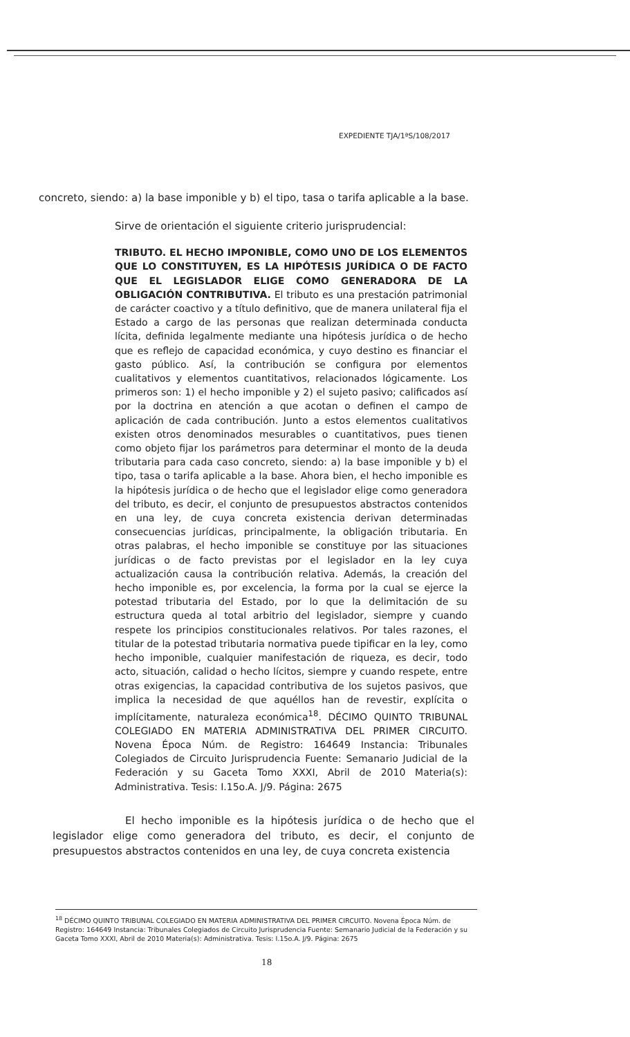EXPEDIENTE TJA/1ªS/108/2017
concreto, siendo: a) la base imponible y b) el tipo, tasa o tarifa aplicable a la base.
Sirve de orientación el siguiente criterio jurisprudencial:
TRIBUTO. EL HECHO IMPONIBLE, COMO UNO DE LOS ELEMENTOS QUE LO CONSTITUYEN, ES LA HIPÓTESIS JURÍDICA O DE FACTO QUE EL LEGISLADOR ELIGE COMO GENERADORA DE LA OBLIGACIÓN CONTRIBUTIVA. El tributo es una prestación patrimonial de carácter coactivo y a título definitivo, que de manera unilateral fija el Estado a cargo de las personas que realizan determinada conducta lícita, definida legalmente mediante una hipótesis jurídica o de hecho que es reflejo de capacidad económica, y cuyo destino es financiar el gasto público. Así, la contribución se configura por elementos cualitativos y elementos cuantitativos, relacionados lógicamente. Los primeros son: 1) el hecho imponible y 2) el sujeto pasivo; calificados así por la doctrina en atención a que acotan o definen el campo de aplicación de cada contribución. Junto a estos elementos cualitativos existen otros denominados mesurables o cuantitativos, pues tienen como objeto fijar los parámetros para determinar el monto de la deuda tributaria para cada caso concreto, siendo: a) la base imponible y b) el tipo, tasa o tarifa aplicable a la base. Ahora bien, el hecho imponible es la hipótesis jurídica o de hecho que el legislador elige como generadora del tributo, es decir, el conjunto de presupuestos abstractos contenidos en una ley, de cuya concreta existencia derivan determinadas consecuencias jurídicas, principalmente, la obligación tributaria. En otras palabras, el hecho imponible se constituye por las situaciones jurídicas o de facto previstas por el legislador en la ley cuya actualización causa la contribución relativa. Además, la creación del hecho imponible es, por excelencia, la forma por la cual se ejerce la potestad tributaria del Estado, por lo que la delimitación de su estructura queda al total arbitrio del legislador, siempre y cuando respete los principios constitucionales relativos. Por tales razones, el titular de la potestad tributaria normativa puede tipificar en la ley, como hecho imponible, cualquier manifestación de riqueza, es decir, todo acto, situación, calidad o hecho lícitos, siempre y cuando respete, entre otras exigencias, la capacidad contributiva de los sujetos pasivos, que implica la necesidad de que aquéllos han de revestir, explícita o implícitamente, naturaleza económica<sup>18</sup>. DÉCIMO QUINTO TRIBUNAL COLEGIADO EN MATERIA ADMINISTRATIVA DEL PRIMER CIRCUITO. Novena Época Núm. de Registro: 164649 Instancia: Tribunales Colegiados de Circuito Jurisprudencia Fuente: Semanario Judicial de la Federación y su Gaceta Tomo XXXI, Abril de 2010 Materia(s): Administrativa. Tesis: I.15o.A. J/9. Página: 2675
El hecho imponible es la hipótesis jurídica o de hecho que el legislador elige como generadora del tributo, es decir, el conjunto de presupuestos abstractos contenidos en una ley, de cuya concreta existencia
<sup>18</sup> DÉCIMO QUINTO TRIBUNAL COLEGIADO EN MATERIA ADMINISTRATIVA DEL PRIMER CIRCUITO. Novena Época Núm. de Registro: 164649 Instancia: Tribunales Colegiados de Circuito Jurisprudencia Fuente: Semanario Judicial de la Federación y su Gaceta Tomo XXXI, Abril de 2010 Materia(s): Administrativa. Tesis: I.15o.A. J/9. Página: 2675
18